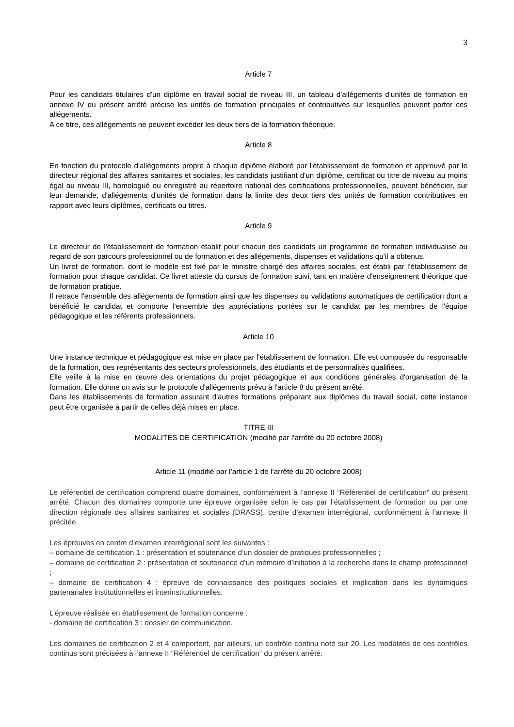3
Article 7
Pour les candidats titulaires d'un diplôme en travail social de niveau III, un tableau d'allégements d'unités de formation en annexe IV du présent arrêté précise les unités de formation principales et contributives sur lesquelles peuvent porter ces allégements.
A ce titre, ces allégements ne peuvent excéder les deux tiers de la formation théorique.
Article 8
En fonction du protocole d'allégements propre à chaque diplôme élaboré par l'établissement de formation et approuvé par le directeur régional des affaires sanitaires et sociales, les candidats justifiant d'un diplôme, certificat ou titre de niveau au moins égal au niveau III, homologué ou enregistré au répertoire national des certifications professionnelles, peuvent bénéficier, sur leur demande, d'allégements d'unités de formation dans la limite des deux tiers des unités de formation contributives en rapport avec leurs diplômes, certificats ou titres.
Article 9
Le directeur de l'établissement de formation établit pour chacun des candidats un programme de formation individualisé au regard de son parcours professionnel ou de formation et des allégements, dispenses et validations qu'il a obtenus.
Un livret de formation, dont le modèle est fixé par le ministre chargé des affaires sociales, est établi par l'établissement de formation pour chaque candidat. Ce livret atteste du cursus de formation suivi, tant en matière d'enseignement théorique que de formation pratique.
Il retrace l'ensemble des allégements de formation ainsi que les dispenses ou validations automatiques de certification dont a bénéficié le candidat et comporte l'ensemble des appréciations portées sur le candidat par les membres de l'équipe pédagogique et les référents professionnels.
Article 10
Une instance technique et pédagogique est mise en place par l'établissement de formation. Elle est composée du responsable de la formation, des représentants des secteurs professionnels, des étudiants et de personnalités qualifiées.
Elle veille à la mise en œuvre des orientations du projet pédagogique et aux conditions générales d'organisation de la formation. Elle donne un avis sur le protocole d'allégements prévu à l'article 8 du présent arrêté.
Dans les établissements de formation assurant d'autres formations préparant aux diplômes du travail social, cette instance peut être organisée à partir de celles déjà mises en place.
TITRE III
MODALITÉS DE CERTIFICATION (modifié par l’arrêté du 20 octobre 2008)
Article 11 (modifié par l’article 1 de l’arrêté du 20 octobre 2008)
Le référentiel de certification comprend quatre domaines, conformément à l’annexe II “Référentiel de certification” du présent arrêté. Chacun des domaines comporte une épreuve organisée selon le cas par l’établissement de formation ou par une direction régionale des affaires sanitaires et sociales (DRASS), centre d’examen interrégional, conformément à l’annexe II précitée.
Les épreuves en centre d’examen interrégional sont les suivantes :
– domaine de certification 1 : présentation et soutenance d’un dossier de pratiques professionnelles ;
– domaine de certification 2 : présentation et soutenance d’un mémoire d’initiation à la recherche dans le champ professionnel ;
– domaine de certification 4 : épreuve de connaissance des politiques sociales et implication dans les dynamiques partenariales institutionnelles et interinstitutionnelles.
L’épreuve réalisée en établissement de formation concerne :
- domaine de certification 3 : dossier de communication.
Les domaines de certification 2 et 4 comportent, par ailleurs, un contrôle continu noté sur 20. Les modalités de ces contrôles continus sont précisées à l’annexe II “Référentiel de certification” du présent arrêté.